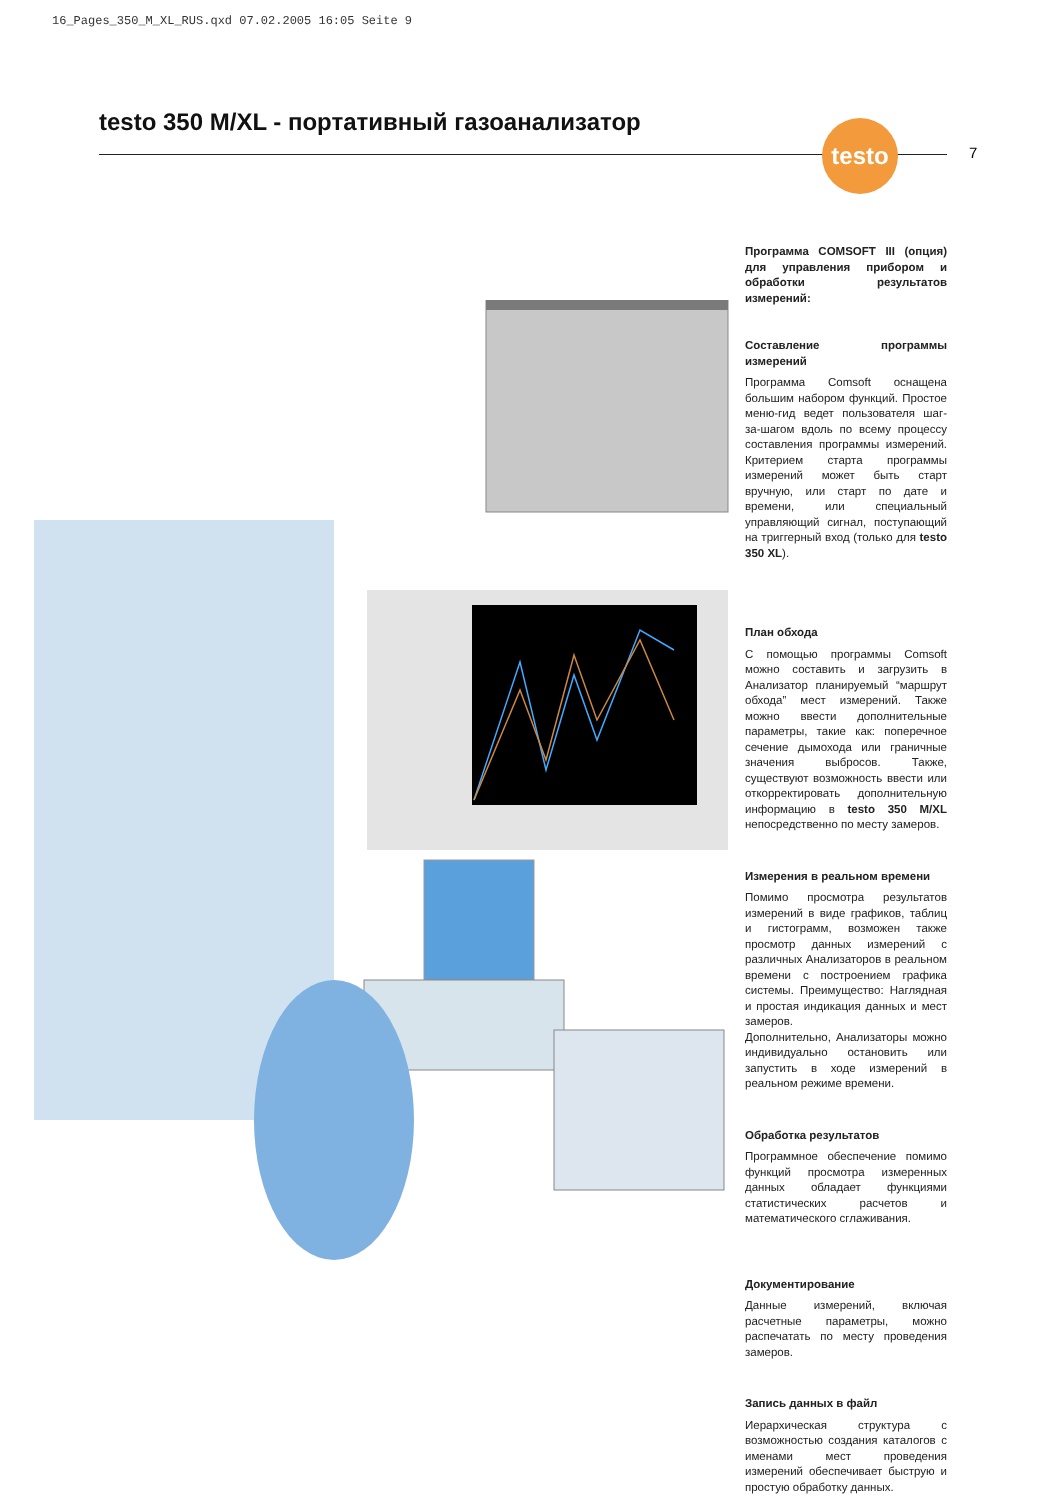16_Pages_350_M_XL_RUS.qxd 07.02.2005 16:05 Seite 9
testo 350 M/XL - портативный газоанализатор
testo
7
Программа COMSOFT III (опция) для управления прибором и обработки результатов измерений:
Составление программы измерений
Программа Comsoft оснащена большим набором функций. Простое меню-гид ведет пользователя шаг-за-шагом вдоль по всему процессу составления программы измерений. Критерием старта программы измерений может быть старт вручную, или старт по дате и времени, или специальный управляющий сигнал, поступающий на триггерный вход (только для testo 350 XL).
План обхода
С помощью программы Comsoft можно составить и загрузить в Анализатор планируемый “маршрут обхода” мест измерений. Также можно ввести дополнительные параметры, такие как: поперечное сечение дымохода или граничные значения выбросов. Также, существуют возможность ввести или откорректировать дополнительную информацию в testo 350 M/XL непосредственно по месту замеров.
Измерения в реальном времени
Помимо просмотра результатов измерений в виде графиков, таблиц и гистограмм, возможен также просмотр данных измерений с различных Анализаторов в реальном времени с построением графика системы. Преимущество: Наглядная и простая индикация данных и мест замеров.
Дополнительно, Анализаторы можно индивидуально остановить или запустить в ходе измерений в реальном режиме времени.
Обработка результатов
Программное обеспечение помимо функций просмотра измеренных данных обладает функциями статистических расчетов и математического сглаживания.
Документирование
Данные измерений, включая расчетные параметры, можно распечатать по месту проведения замеров.
Запись данных в файл
Иерархическая структура с возможностью создания каталогов с именами мест проведения измерений обеспечивает быструю и простую обработку данных.